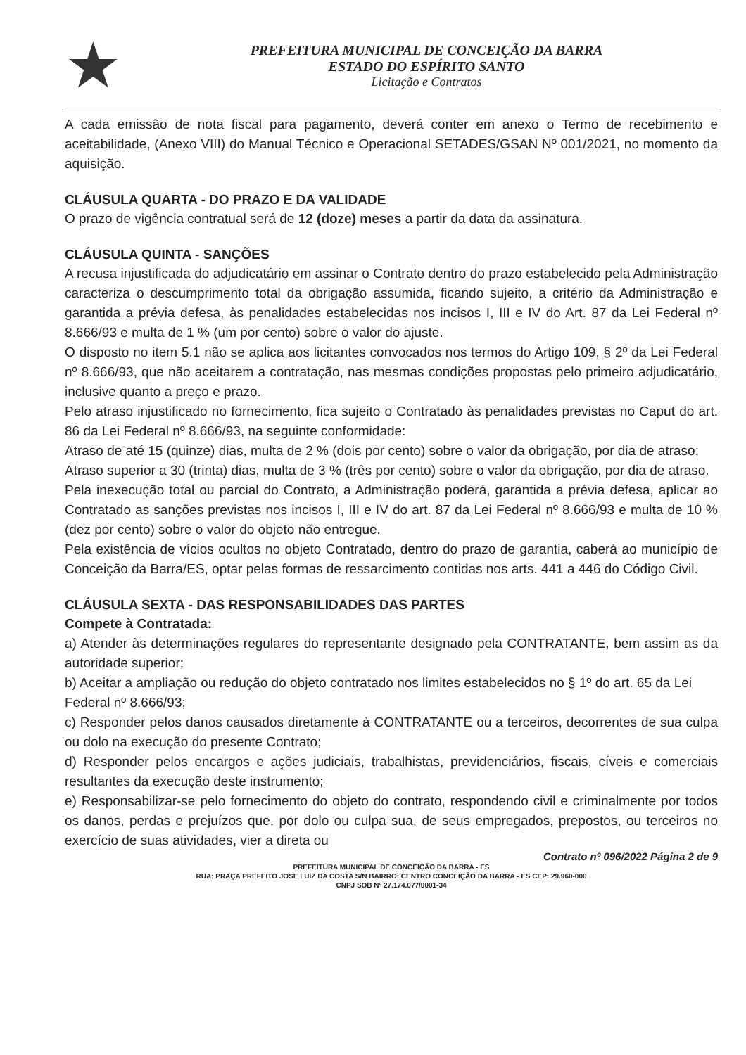★
PREFEITURA MUNICIPAL DE CONCEIÇÃO DA BARRA
ESTADO DO ESPÍRITO SANTO
Licitação e Contratos
A cada emissão de nota fiscal para pagamento, deverá conter em anexo o Termo de recebimento e aceitabilidade, (Anexo VIII) do Manual Técnico e Operacional SETADES/GSAN Nº 001/2021, no momento da aquisição.
CLÁUSULA QUARTA - DO PRAZO E DA VALIDADE
O prazo de vigência contratual será de 12 (doze) meses a partir da data da assinatura.
CLÁUSULA QUINTA - SANÇÕES
A recusa injustificada do adjudicatário em assinar o Contrato dentro do prazo estabelecido pela Administração caracteriza o descumprimento total da obrigação assumida, ficando sujeito, a critério da Administração e garantida a prévia defesa, às penalidades estabelecidas nos incisos I, III e IV do Art. 87 da Lei Federal nº 8.666/93 e multa de 1 % (um por cento) sobre o valor do ajuste.
O disposto no item 5.1 não se aplica aos licitantes convocados nos termos do Artigo 109, § 2º da Lei Federal nº 8.666/93, que não aceitarem a contratação, nas mesmas condições propostas pelo primeiro adjudicatário, inclusive quanto a preço e prazo.
Pelo atraso injustificado no fornecimento, fica sujeito o Contratado às penalidades previstas no Caput do art. 86 da Lei Federal nº 8.666/93, na seguinte conformidade:
Atraso de até 15 (quinze) dias, multa de 2 % (dois por cento) sobre o valor da obrigação, por dia de atraso;
Atraso superior a 30 (trinta) dias, multa de 3 % (três por cento) sobre o valor da obrigação, por dia de atraso.
Pela inexecução total ou parcial do Contrato, a Administração poderá, garantida a prévia defesa, aplicar ao Contratado as sanções previstas nos incisos I, III e IV do art. 87 da Lei Federal nº 8.666/93 e multa de 10 % (dez por cento) sobre o valor do objeto não entregue.
Pela existência de vícios ocultos no objeto Contratado, dentro do prazo de garantia, caberá ao município de Conceição da Barra/ES, optar pelas formas de ressarcimento contidas nos arts. 441 a 446 do Código Civil.
CLÁUSULA SEXTA - DAS RESPONSABILIDADES DAS PARTES
Compete à Contratada:
a) Atender às determinações regulares do representante designado pela CONTRATANTE, bem assim as da autoridade superior;
b) Aceitar a ampliação ou redução do objeto contratado nos limites estabelecidos no § 1º do art. 65 da Lei
Federal nº 8.666/93;
c) Responder pelos danos causados diretamente à CONTRATANTE ou a terceiros, decorrentes de sua culpa ou dolo na execução do presente Contrato;
d) Responder pelos encargos e ações judiciais, trabalhistas, previdenciários, fiscais, cíveis e comerciais resultantes da execução deste instrumento;
e) Responsabilizar-se pelo fornecimento do objeto do contrato, respondendo civil e criminalmente por todos os danos, perdas e prejuízos que, por dolo ou culpa sua, de seus empregados, prepostos, ou terceiros no exercício de suas atividades, vier a direta ou
Contrato nº 096/2022 Página 2 de 9
PREFEITURA MUNICIPAL DE CONCEIÇÃO DA BARRA - ES
RUA: PRAÇA PREFEITO JOSE LUIZ DA COSTA S/N BAIRRO: CENTRO CONCEIÇÃO DA BARRA - ES CEP: 29.960-000
CNPJ SOB Nº 27.174.077/0001-34